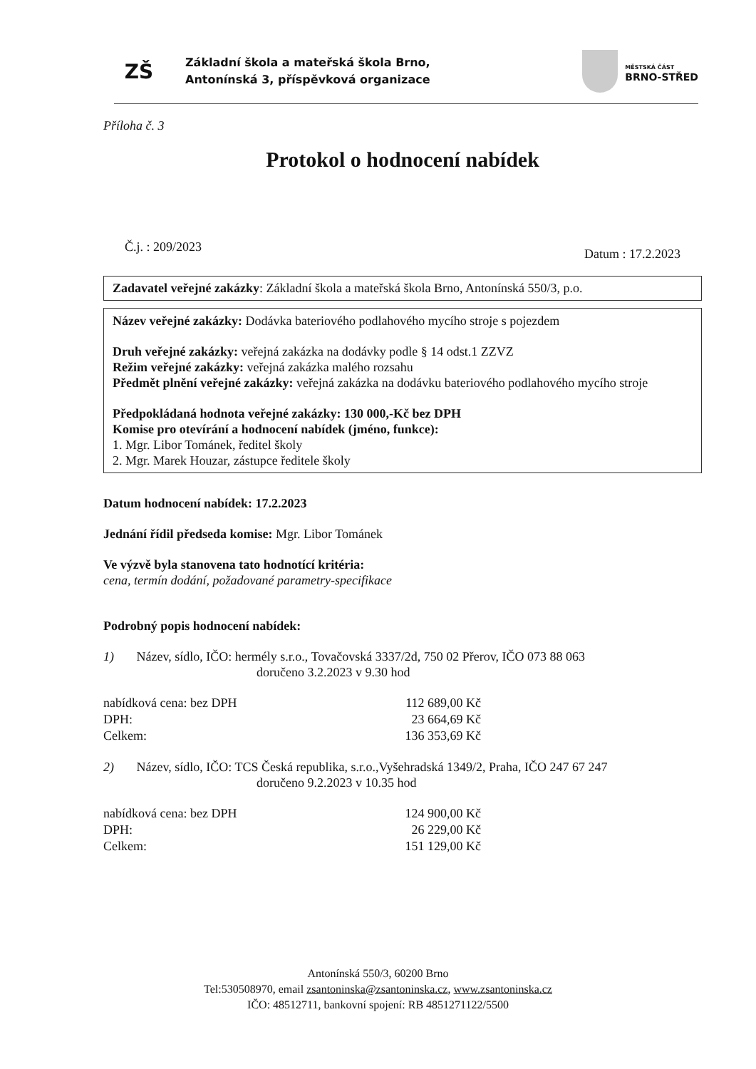ZŠ
Základní škola a mateřská škola Brno,
Antonínská 3, příspěvková organizace
MĚSTSKÁ ČÁST
BRNO-STŘED
Příloha č. 3
Protokol o hodnocení nabídek
Č.j. : 209/2023 Datum : 17.2.2023
Zadavatel veřejné zakázky: Základní škola a mateřská škola Brno, Antonínská 550/3, p.o.
Název veřejné zakázky: Dodávka bateriového podlahového mycího stroje s pojezdem
Druh veřejné zakázky: veřejná zakázka na dodávky podle § 14 odst.1 ZZVZ
Režim veřejné zakázky: veřejná zakázka malého rozsahu
Předmět plnění veřejné zakázky: veřejná zakázka na dodávku bateriového podlahového mycího stroje
Předpokládaná hodnota veřejné zakázky: 130 000,-Kč bez DPH
Komise pro otevírání a hodnocení nabídek (jméno, funkce):
1. Mgr. Libor Tománek, ředitel školy
2. Mgr. Marek Houzar, zástupce ředitele školy
Datum hodnocení nabídek: 17.2.2023
Jednání řídil předseda komise: Mgr. Libor Tománek
Ve výzvě byla stanovena tato hodnotící kritéria:
cena, termín dodání, požadované parametry-specifikace
Podrobný popis hodnocení nabídek:
1) Název, sídlo, IČO: hermély s.r.o., Tovačovská 3337/2d, 750 02 Přerov, IČO 073 88 063
doručeno 3.2.2023 v 9.30 hod
| nabídková cena: bez DPH | 112 689,00 Kč |
| DPH: | 23 664,69 Kč |
| Celkem: | 136 353,69 Kč |
2) Název, sídlo, IČO: TCS Česká republika, s.r.o.,Vyšehradská 1349/2, Praha, IČO 247 67 247
doručeno 9.2.2023 v 10.35 hod
| nabídková cena: bez DPH | 124 900,00 Kč |
| DPH: | 26 229,00 Kč |
| Celkem: | 151 129,00 Kč |
Antonínská 550/3, 60200 Brno
Tel:530508970, email zsantoninska@zsantoninska.cz, www.zsantoninska.cz
IČO: 48512711, bankovní spojení: RB 4851271122/5500